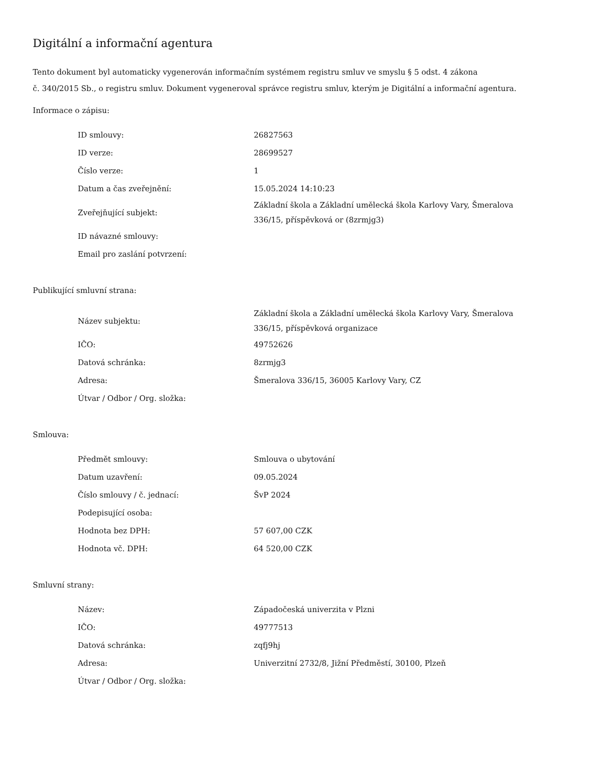Digitální a informační agentura
Tento dokument byl automaticky vygenerován informačním systémem registru smluv ve smyslu § 5 odst. 4 zákona
č. 340/2015 Sb., o registru smluv. Dokument vygeneroval správce registru smluv, kterým je Digitální a informační agentura.
Informace o zápisu:
| ID smlouvy: | 26827563 |
| ID verze: | 28699527 |
| Číslo verze: | 1 |
| Datum a čas zveřejnění: | 15.05.2024 14:10:23 |
| Zveřejňující subjekt: | Základní škola a Základní umělecká škola Karlovy Vary, Šmeralova 336/15, příspěvková or (8zrmjg3) |
| ID návazné smlouvy: | |
| Email pro zaslání potvrzení: | |
Publikující smluvní strana:
| Název subjektu: | Základní škola a Základní umělecká škola Karlovy Vary, Šmeralova 336/15, příspěvková organizace |
| IČO: | 49752626 |
| Datová schránka: | 8zrmjg3 |
| Adresa: | Šmeralova 336/15, 36005 Karlovy Vary, CZ |
| Útvar / Odbor / Org. složka: | |
Smlouva:
| Předmět smlouvy: | Smlouva o ubytování |
| Datum uzavření: | 09.05.2024 |
| Číslo smlouvy / č. jednací: | ŠvP 2024 |
| Podepisující osoba: | |
| Hodnota bez DPH: | 57 607,00 CZK |
| Hodnota vč. DPH: | 64 520,00 CZK |
Smluvní strany:
| Název: | Západočeská univerzita v Plzni |
| IČO: | 49777513 |
| Datová schránka: | zqfj9hj |
| Adresa: | Univerzitní 2732/8, Jižní Předměstí, 30100, Plzeň |
| Útvar / Odbor / Org. složka: | |